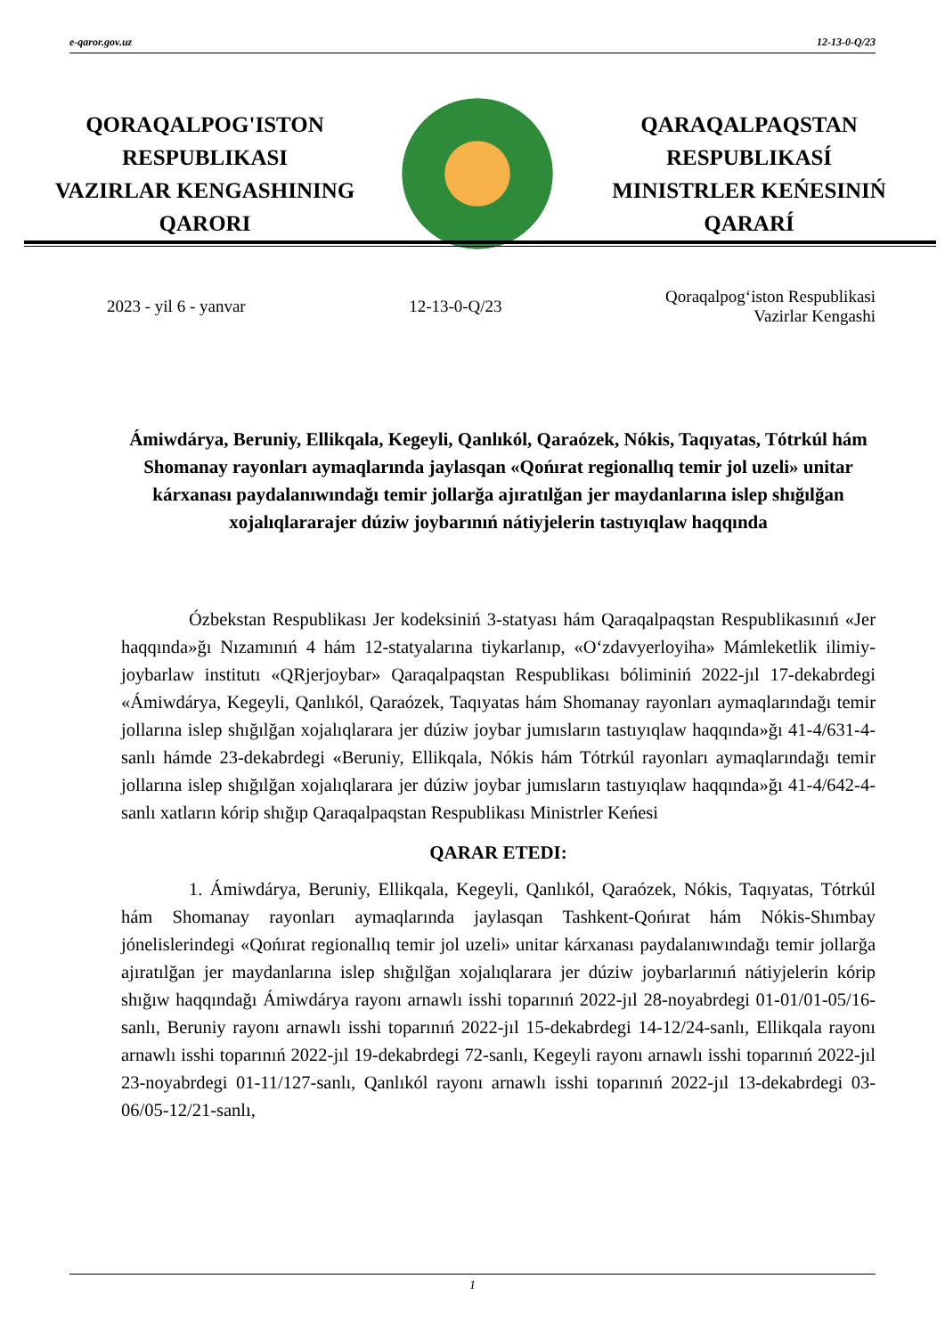e-qaror.gov.uz 12-13-0-Q/23
QORAQALPOG'ISTON
RESPUBLIKASI
VAZIRLAR KENGASHINING
QARORI
QARAQALPAQSTAN
RESPUBLIKASÍ
MINISTRLER KEŃESINIŃ
QARARÍ
2023 - yil 6 - yanvar 12-13-0-Q/23 Qoraqalpog‘iston Respublikasi
Vazirlar Kengashi
Ámiwdárya, Beruniy, Ellikqala, Kegeyli, Qanlıkól, Qaraózek, Nókis, Taqıyatas, Tótrkúl hám Shomanay rayonları aymaqlarında jaylasqan «Qońırat regionallıq temir jol uzeli» unitar kárxanası paydalanıwındağı temir jollarğa ajıratılğan jer maydanlarına islep shığılğan xojalıqlararajer dúziw joybarınıń nátiyjelerin tastıyıqlaw haqqında
Ózbekstan Respublikası Jer kodeksiniń 3-statyası hám Qaraqalpaqstan Respublikasınıń «Jer haqqında»ğı Nızamınıń 4 hám 12-statyalarına tiykarlanıp, «O‘zdavyerloyiha» Mámleketlik ilimiy-joybarlaw institutı «QRjerjoybar» Qaraqalpaqstan Respublikası bóliminiń 2022-jıl 17-dekabrdegi «Ámiwdárya, Kegeyli, Qanlıkól, Qaraózek, Taqıyatas hám Shomanay rayonları aymaqlarındağı temir jollarına islep shığılğan xojalıqlarara jer dúziw joybar jumısların tastıyıqlaw haqqında»ğı 41-4/631-4-sanlı hámde 23-dekabrdegi «Beruniy, Ellikqala, Nókis hám Tótrkúl rayonları aymaqlarındağı temir jollarına islep shığılğan xojalıqlarara jer dúziw joybar jumısların tastıyıqlaw haqqında»ğı 41-4/642-4-sanlı xatların kórip shığıp Qaraqalpaqstan Respublikası Ministrler Keńesi
QARAR ETEDI:
1. Ámiwdárya, Beruniy, Ellikqala, Kegeyli, Qanlıkól, Qaraózek, Nókis, Taqıyatas, Tótrkúl hám Shomanay rayonları aymaqlarında jaylasqan Tashkent-Qońırat hám Nókis-Shımbay jónelislerindegi «Qońırat regionallıq temir jol uzeli» unitar kárxanası paydalanıwındağı temir jollarğa ajıratılğan jer maydanlarına islep shığılğan xojalıqlarara jer dúziw joybarlarınıń nátiyjelerin kórip shığıw haqqındağı Ámiwdárya rayonı arnawlı isshi toparınıń 2022-jıl 28-noyabrdegi 01-01/01-05/16-sanlı, Beruniy rayonı arnawlı isshi toparınıń 2022-jıl 15-dekabrdegi 14-12/24-sanlı, Ellikqala rayonı arnawlı isshi toparınıń 2022-jıl 19-dekabrdegi 72-sanlı, Kegeyli rayonı arnawlı isshi toparınıń 2022-jıl 23-noyabrdegi 01-11/127-sanlı, Qanlıkól rayonı arnawlı isshi toparınıń 2022-jıl 13-dekabrdegi 03-06/05-12/21-sanlı,
1